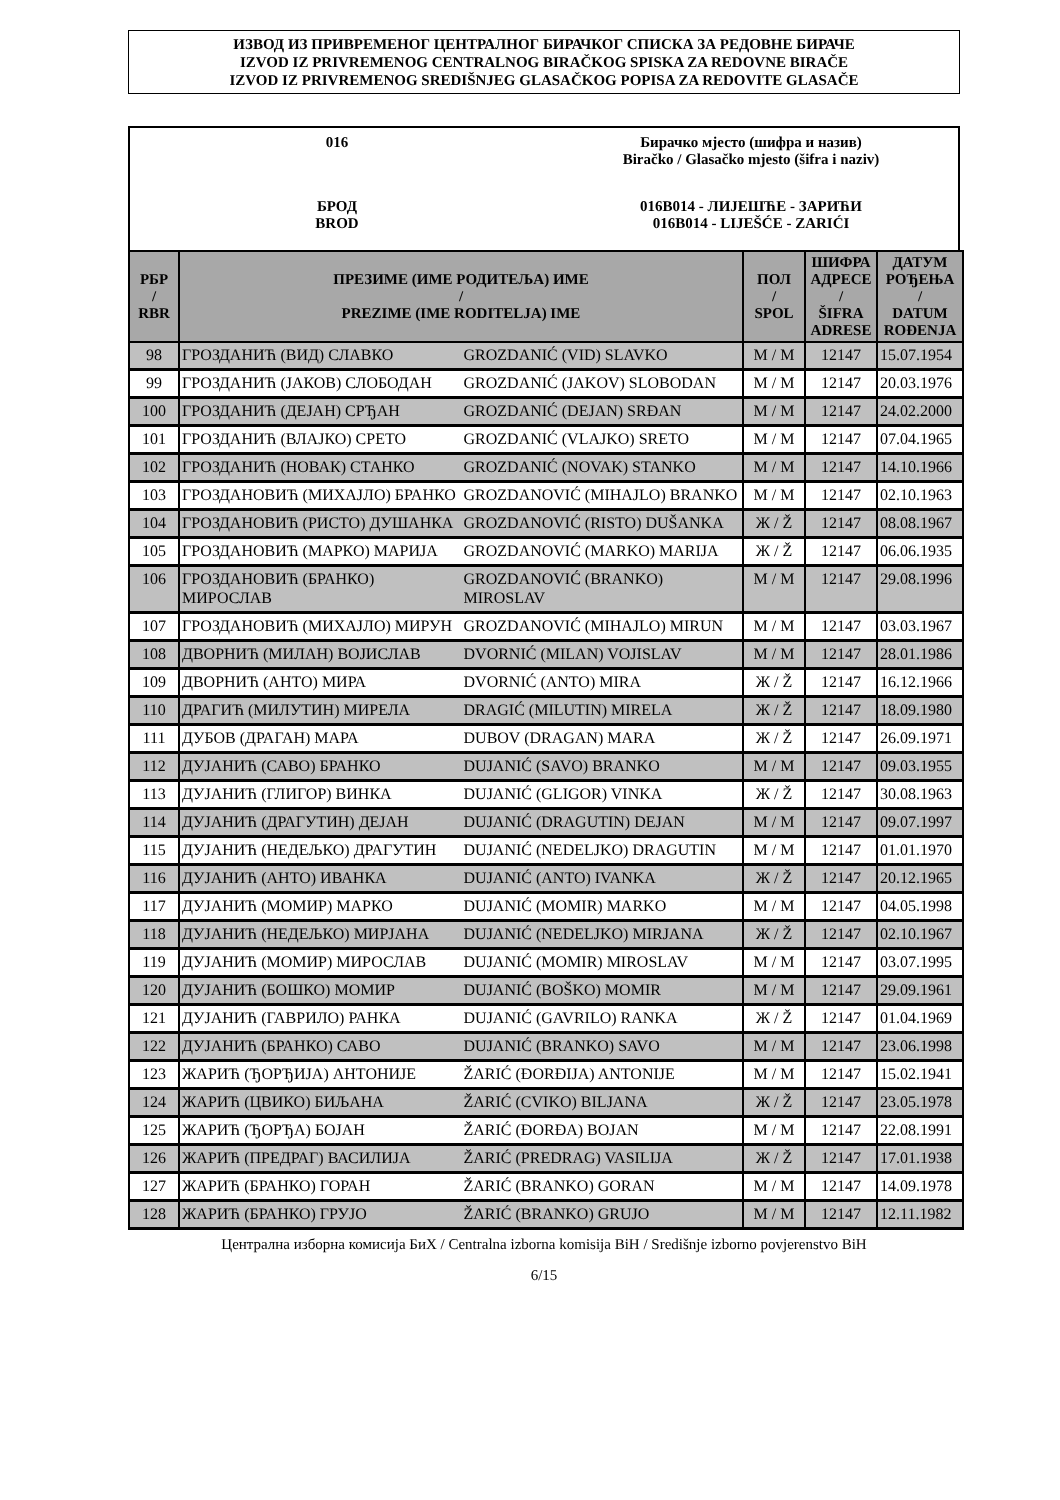ИЗВОД ИЗ ПРИВРЕМЕНОГ ЦЕНТРАЛНОГ БИРАЧКОГ СПИСКА ЗА РЕДОВНЕ БИРАЧЕ
IZVOD IZ PRIVREMENOG CENTRALNOG BIRAČKOG SPISKA ZA REDOVNE BIRAČE
IZVOD IZ PRIVREMENOG SREDIŠNJEG GLASAČKOG POPISA ZA REDOVITE GLASAČE
016
БРОД
BROD
Бирачко мјесто (шифра и назив)
Biračko / Glasačko mjesto (šifra i naziv)
016B014 - ЛИЈЕШЋЕ - ЗАРИЋИ
016B014 - LIJEŠĆE - ZARIĆI
| РБР / RBR | ПРЕЗИМЕ (ИМЕ РОДИТЕЉА) ИМЕ / PREZIME (IME RODITELJA) IME | | ПОЛ / SPOL | ШИФРА АДРЕСЕ / ŠIFRA ADRESE | ДАТУМ РОЂЕЊА / DATUM ROĐENJA |
| --- | --- | --- | --- | --- | --- |
| 98 | ГРОЗДАНИЋ (ВИД) СЛАВКО | GROZDANIĆ (VID) SLAVKO | М / M | 12147 | 15.07.1954 |
| 99 | ГРОЗДАНИЋ (ЈАКОВ) СЛОБОДАН | GROZDANIĆ (JAKOV) SLOBODAN | М / M | 12147 | 20.03.1976 |
| 100 | ГРОЗДАНИЋ (ДЕЈАН) СРЂАН | GROZDANIĆ (DEJAN) SRĐAN | М / M | 12147 | 24.02.2000 |
| 101 | ГРОЗДАНИЋ (ВЛАЈКО) СРЕТО | GROZDANIĆ (VLAJKO) SRETO | М / M | 12147 | 07.04.1965 |
| 102 | ГРОЗДАНИЋ (НОВАК) СТАНКО | GROZDANIĆ (NOVAK) STANKO | М / M | 12147 | 14.10.1966 |
| 103 | ГРОЗДАНОВИЋ (МИХАЈЛО) БРАНКО | GROZDANOVIĆ (MIHAJLO) BRANKO | М / M | 12147 | 02.10.1963 |
| 104 | ГРОЗДАНОВИЋ (РИСТО) ДУШАНКА | GROZDANOVIĆ (RISTO) DUŠANKA | Ж / Ž | 12147 | 08.08.1967 |
| 105 | ГРОЗДАНОВИЋ (МАРКО) МАРИЈА | GROZDANOVIĆ (MARKO) MARIJA | Ж / Ž | 12147 | 06.06.1935 |
| 106 | ГРОЗДАНОВИЋ (БРАНКО) МИРОСЛАВ | GROZDANOVIĆ (BRANKO) MIROSLAV | М / M | 12147 | 29.08.1996 |
| 107 | ГРОЗДАНОВИЋ (МИХАЈЛО) МИРУН | GROZDANOVIĆ (MIHAJLO) MIRUN | М / M | 12147 | 03.03.1967 |
| 108 | ДВОРНИЋ (МИЛАН) ВОЈИСЛАВ | DVORNIĆ (MILAN) VOJISLAV | М / M | 12147 | 28.01.1986 |
| 109 | ДВОРНИЋ (АНТО) МИРА | DVORNIĆ (ANTO) MIRA | Ж / Ž | 12147 | 16.12.1966 |
| 110 | ДРАГИЋ (МИЛУТИН) МИРЕЛА | DRAGIĆ (MILUTIN) MIRELA | Ж / Ž | 12147 | 18.09.1980 |
| 111 | ДУБОВ (ДРАГАН) МАРА | DUBOV (DRAGAN) MARA | Ж / Ž | 12147 | 26.09.1971 |
| 112 | ДУЈАНИЋ (САВО) БРАНКО | DUJANIĆ (SAVO) BRANKO | М / M | 12147 | 09.03.1955 |
| 113 | ДУЈАНИЋ (ГЛИГОР) ВИНКА | DUJANIĆ (GLIGOR) VINKA | Ж / Ž | 12147 | 30.08.1963 |
| 114 | ДУЈАНИЋ (ДРАГУТИН) ДЕЈАН | DUJANIĆ (DRAGUTIN) DEJAN | М / M | 12147 | 09.07.1997 |
| 115 | ДУЈАНИЋ (НЕДЕЉКО) ДРАГУТИН | DUJANIĆ (NEDELJKO) DRAGUTIN | М / M | 12147 | 01.01.1970 |
| 116 | ДУЈАНИЋ (АНТО) ИВАНКА | DUJANIĆ (ANTO) IVANKA | Ж / Ž | 12147 | 20.12.1965 |
| 117 | ДУЈАНИЋ (МОМИР) МАРКО | DUJANIĆ (MOMIR) MARKO | М / M | 12147 | 04.05.1998 |
| 118 | ДУЈАНИЋ (НЕДЕЉКО) МИРЈАНА | DUJANIĆ (NEDELJKO) MIRJANA | Ж / Ž | 12147 | 02.10.1967 |
| 119 | ДУЈАНИЋ (МОМИР) МИРОСЛАВ | DUJANIĆ (MOMIR) MIROSLAV | М / M | 12147 | 03.07.1995 |
| 120 | ДУЈАНИЋ (БОШКО) МОМИР | DUJANIĆ (BOŠKO) MOMIR | М / M | 12147 | 29.09.1961 |
| 121 | ДУЈАНИЋ (ГАВРИЛО) РАНКА | DUJANIĆ (GAVRILO) RANKA | Ж / Ž | 12147 | 01.04.1969 |
| 122 | ДУЈАНИЋ (БРАНКО) САВО | DUJANIĆ (BRANKO) SAVO | М / M | 12147 | 23.06.1998 |
| 123 | ЖАРИЋ (ЂОРЂИЈА) АНТОНИЈЕ | ŽARIĆ (ĐORĐIJA) ANTONIJE | М / M | 12147 | 15.02.1941 |
| 124 | ЖАРИЋ (ЦВИКО) БИЉАНА | ŽARIĆ (CVIKO) BILJANA | Ж / Ž | 12147 | 23.05.1978 |
| 125 | ЖАРИЋ (ЂОРЂА) БОЈАН | ŽARIĆ (ĐORĐA) BOJAN | М / M | 12147 | 22.08.1991 |
| 126 | ЖАРИЋ (ПРЕДРАГ) ВАСИЛИЈА | ŽARIĆ (PREDRAG) VASILIJA | Ж / Ž | 12147 | 17.01.1938 |
| 127 | ЖАРИЋ (БРАНКО) ГОРАН | ŽARIĆ (BRANKO) GORAN | М / M | 12147 | 14.09.1978 |
| 128 | ЖАРИЋ (БРАНКО) ГРУЈО | ŽARIĆ (BRANKO) GRUJO | М / M | 12147 | 12.11.1982 |
Централна изборна комисија БиХ / Centralna izborna komisija BiH / Središnje izborno povjerenstvo BiH
6/15